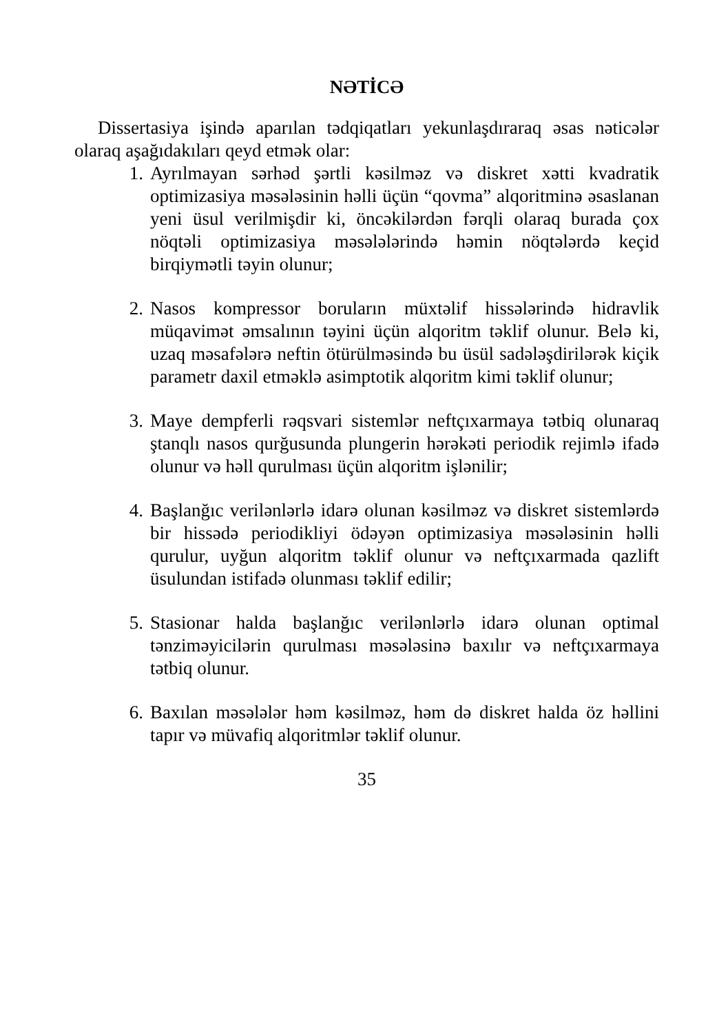NƏTİCƏ
Dissertasiya işində aparılan tədqiqatları yekunlaşdıraraq əsas nəticələr olaraq aşağıdakıları qeyd etmək olar:
1. Ayrılmayan sərhəd şərtli kəsilməz və diskret xətti kvadratik optimizasiya məsələsinin həlli üçün “qovma” alqoritminə əsaslanan yeni üsul verilmişdir ki, öncəkilərdən fərqli olaraq burada çox nöqtəli optimizasiya məsələlərində həmin nöqtələrdə keçid birqiymətli təyin olunur;
2. Nasos kompressor boruların müxtəlif hissələrində hidravlik müqavimət əmsalının təyini üçün alqoritm təklif olunur. Belə ki, uzaq məsafələrə neftin ötürülməsində bu üsül sadələşdirilərək kiçik parametr daxil etməklə asimptotik alqoritm kimi təklif olunur;
3. Maye dempferli rəqsvari sistemlər neftçıxarmaya tətbiq olunaraq ştanqlı nasos qurğusunda plungerin hərəkəti periodik rejimlə ifadə olunur və həll qurulması üçün alqoritm işlənilir;
4. Başlanğıc verilənlərlə idarə olunan kəsilməz və diskret sistemlərdə bir hissədə periodikliyi ödəyən optimizasiya məsələsinin həlli qurulur, uyğun alqoritm təklif olunur və neftçıxarmada qazlift üsulundan istifadə olunması təklif edilir;
5. Stasionar halda başlanğıc verilənlərlə idarə olunan optimal tənziməyicilərin qurulması məsələsinə baxılır və neftçıxarmaya tətbiq olunur.
6. Baxılan məsələlər həm kəsilməz, həm də diskret halda öz həllini tapır və müvafiq alqoritmlər təklif olunur.
35